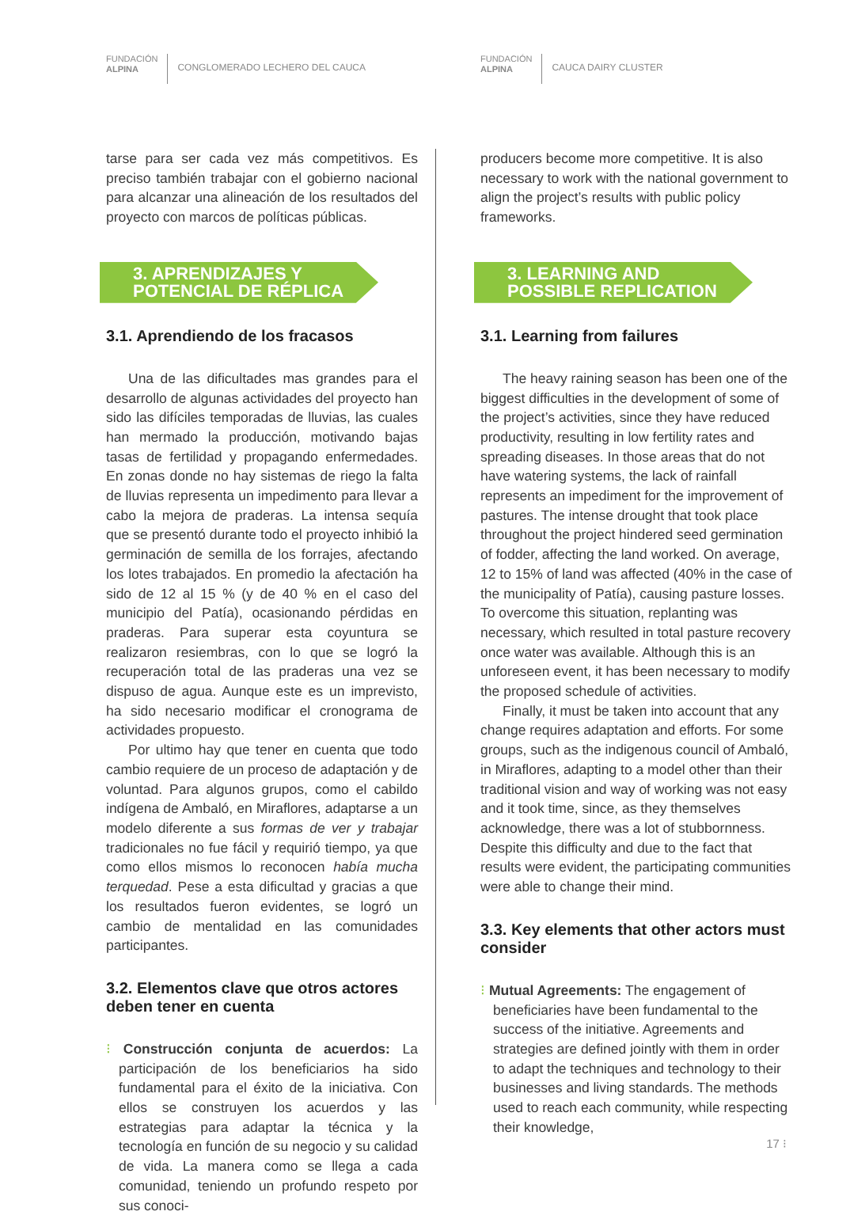FUNDACIÓN
ALPINA
CONGLOMERADO LECHERO DEL CAUCA
tarse para ser cada vez más competitivos. Es preciso también trabajar con el gobierno nacional para alcanzar una alineación de los resultados del proyecto con marcos de políticas públicas.
3. APRENDIZAJES Y POTENCIAL DE RÉPLICA
3.1. Aprendiendo de los fracasos
Una de las dificultades mas grandes para el desarrollo de algunas actividades del proyecto han sido las difíciles temporadas de lluvias, las cuales han mermado la producción, motivando bajas tasas de fertilidad y propagando enfermedades. En zonas donde no hay sistemas de riego la falta de lluvias representa un impedimento para llevar a cabo la mejora de praderas. La intensa sequía que se presentó durante todo el proyecto inhibió la germinación de semilla de los forrajes, afectando los lotes trabajados. En promedio la afectación ha sido de 12 al 15 % (y de 40 % en el caso del municipio del Patía), ocasionando pérdidas en praderas. Para superar esta coyuntura se realizaron resiembras, con lo que se logró la recuperación total de las praderas una vez se dispuso de agua. Aunque este es un imprevisto, ha sido necesario modificar el cronograma de actividades propuesto.
Por ultimo hay que tener en cuenta que todo cambio requiere de un proceso de adaptación y de voluntad. Para algunos grupos, como el cabildo indígena de Ambaló, en Miraflores, adaptarse a un modelo diferente a sus formas de ver y trabajar tradicionales no fue fácil y requirió tiempo, ya que como ellos mismos lo reconocen había mucha terquedad. Pese a esta dificultad y gracias a que los resultados fueron evidentes, se logró un cambio de mentalidad en las comunidades participantes.
3.2. Elementos clave que otros actores deben tener en cuenta
⁝ Construcción conjunta de acuerdos: La participación de los beneficiarios ha sido fundamental para el éxito de la iniciativa. Con ellos se construyen los acuerdos y las estrategias para adaptar la técnica y la tecnología en función de su negocio y su calidad de vida. La manera como se llega a cada comunidad, teniendo un profundo respeto por sus conoci-
FUNDACIÓN
ALPINA
CAUCA DAIRY CLUSTER
producers become more competitive. It is also necessary to work with the national government to align the project’s results with public policy frameworks.
3. LEARNING AND POSSIBLE REPLICATION
3.1. Learning from failures
The heavy raining season has been one of the biggest difficulties in the development of some of the project’s activities, since they have reduced productivity, resulting in low fertility rates and spreading diseases. In those areas that do not have watering systems, the lack of rainfall represents an impediment for the improvement of pastures. The intense drought that took place throughout the project hindered seed germination of fodder, affecting the land worked. On average, 12 to 15% of land was affected (40% in the case of the municipality of Patía), causing pasture losses. To overcome this situation, replanting was necessary, which resulted in total pasture recovery once water was available. Although this is an unforeseen event, it has been necessary to modify the proposed schedule of activities.
Finally, it must be taken into account that any change requires adaptation and efforts. For some groups, such as the indigenous council of Ambaló, in Miraflores, adapting to a model other than their traditional vision and way of working was not easy and it took time, since, as they themselves acknowledge, there was a lot of stubbornness. Despite this difficulty and due to the fact that results were evident, the participating communities were able to change their mind.
3.3. Key elements that other actors must consider
⁝ Mutual Agreements: The engagement of beneficiaries have been fundamental to the success of the initiative. Agreements and strategies are defined jointly with them in order to adapt the techniques and technology to their businesses and living standards. The methods used to reach each community, while respecting their knowledge,
17 ⁝